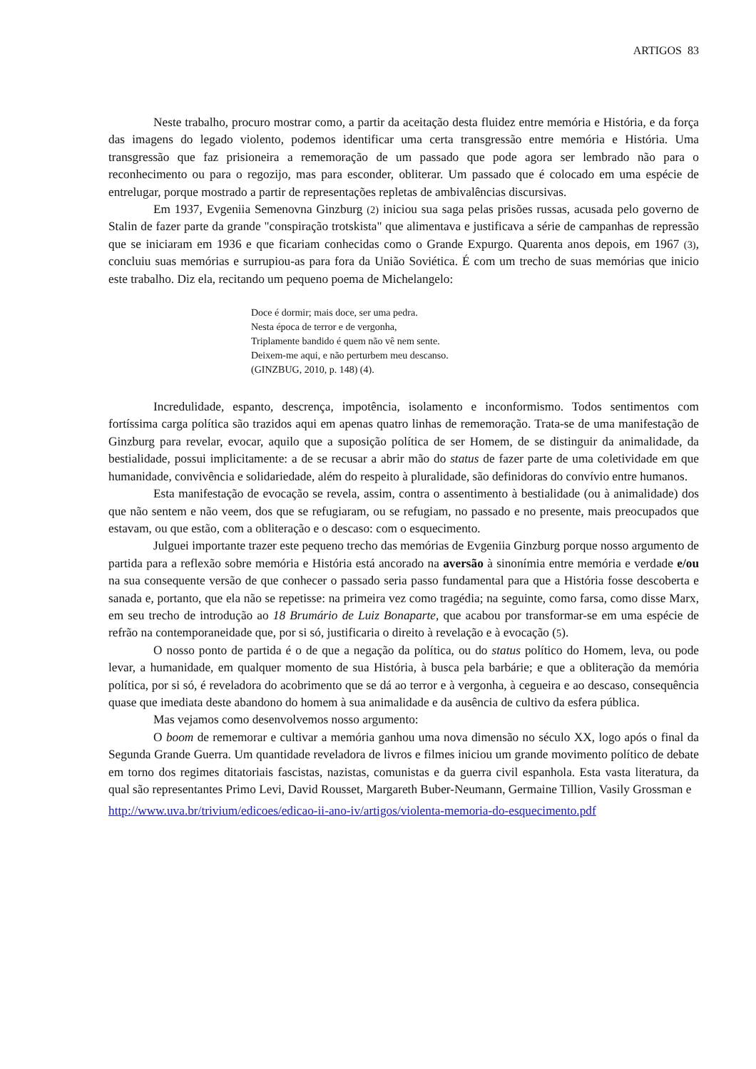ARTIGOS 83
Neste trabalho, procuro mostrar como, a partir da aceitação desta fluidez entre memória e História, e da força das imagens do legado violento, podemos identificar uma certa transgressão entre memória e História. Uma transgressão que faz prisioneira a rememoração de um passado que pode agora ser lembrado não para o reconhecimento ou para o regozijo, mas para esconder, obliterar. Um passado que é colocado em uma espécie de entrelugar, porque mostrado a partir de representações repletas de ambivalências discursivas.
Em 1937, Evgeniia Semenovna Ginzburg (2) iniciou sua saga pelas prisões russas, acusada pelo governo de Stalin de fazer parte da grande "conspiração trotskista" que alimentava e justificava a série de campanhas de repressão que se iniciaram em 1936 e que ficariam conhecidas como o Grande Expurgo. Quarenta anos depois, em 1967 (3), concluiu suas memórias e surrupiou-as para fora da União Soviética. É com um trecho de suas memórias que inicio este trabalho. Diz ela, recitando um pequeno poema de Michelangelo:
Doce é dormir; mais doce, ser uma pedra.
Nesta época de terror e de vergonha,
Triplamente bandido é quem não vê nem sente.
Deixem-me aqui, e não perturbem meu descanso.
(GINZBUG, 2010, p. 148) (4).
Incredulidade, espanto, descrença, impotência, isolamento e inconformismo. Todos sentimentos com fortíssima carga política são trazidos aqui em apenas quatro linhas de rememoração. Trata-se de uma manifestação de Ginzburg para revelar, evocar, aquilo que a suposição política de ser Homem, de se distinguir da animalidade, da bestialidade, possui implicitamente: a de se recusar a abrir mão do status de fazer parte de uma coletividade em que humanidade, convivência e solidariedade, além do respeito à pluralidade, são definidoras do convívio entre humanos.
Esta manifestação de evocação se revela, assim, contra o assentimento à bestialidade (ou à animalidade) dos que não sentem e não veem, dos que se refugiaram, ou se refugiam, no passado e no presente, mais preocupados que estavam, ou que estão, com a obliteração e o descaso: com o esquecimento.
Julguei importante trazer este pequeno trecho das memórias de Evgeniia Ginzburg porque nosso argumento de partida para a reflexão sobre memória e História está ancorado na aversão à sinonímia entre memória e verdade e/ou na sua consequente versão de que conhecer o passado seria passo fundamental para que a História fosse descoberta e sanada e, portanto, que ela não se repetisse: na primeira vez como tragédia; na seguinte, como farsa, como disse Marx, em seu trecho de introdução ao 18 Brumário de Luiz Bonaparte, que acabou por transformar-se em uma espécie de refrão na contemporaneidade que, por si só, justificaria o direito à revelação e à evocação (5).
O nosso ponto de partida é o de que a negação da política, ou do status político do Homem, leva, ou pode levar, a humanidade, em qualquer momento de sua História, à busca pela barbárie; e que a obliteração da memória política, por si só, é reveladora do acobrimento que se dá ao terror e à vergonha, à cegueira e ao descaso, consequência quase que imediata deste abandono do homem à sua animalidade e da ausência de cultivo da esfera pública.
Mas vejamos como desenvolvemos nosso argumento:
O boom de rememorar e cultivar a memória ganhou uma nova dimensão no século XX, logo após o final da Segunda Grande Guerra. Um quantidade reveladora de livros e filmes iniciou um grande movimento político de debate em torno dos regimes ditatoriais fascistas, nazistas, comunistas e da guerra civil espanhola. Esta vasta literatura, da qual são representantes Primo Levi, David Rousset, Margareth Buber-Neumann, Germaine Tillion, Vasily Grossman e
http://www.uva.br/trivium/edicoes/edicao-ii-ano-iv/artigos/violenta-memoria-do-esquecimento.pdf